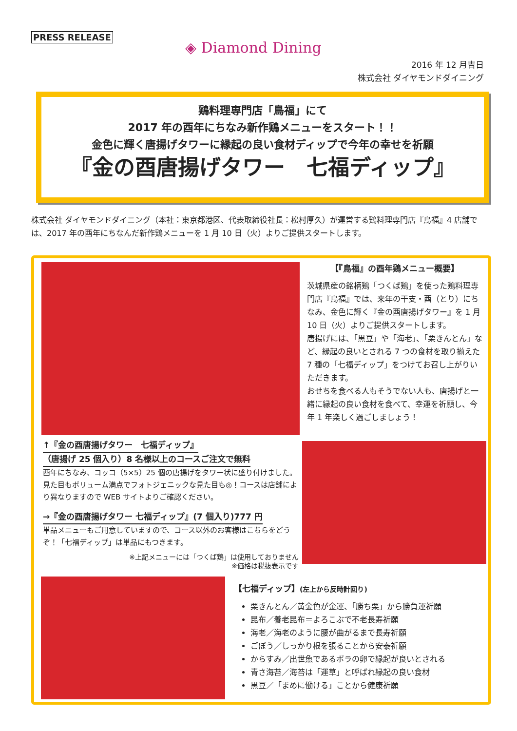PRESS RELEASE
◈ Diamond Dining
2016 年 12 月吉日
株式会社 ダイヤモンドダイニング
鶏料理専門店「鳥福」にて
2017 年の酉年にちなみ新作鶏メニューをスタート！！
金色に輝く唐揚げタワーに縁起の良い食材ディップで今年の幸せを祈願
『金の酉唐揚げタワー　七福ディップ』
株式会社 ダイヤモンドダイニング（本社：東京都港区、代表取締役社長：松村厚久）が運営する鶏料理専門店『鳥福』4 店舗では、2017 年の酉年にちなんだ新作鶏メニューを 1 月 10 日（火）よりご提供スタートします。
【『鳥福』の酉年鶏メニュー概要】
茨城県産の銘柄鶏「つくば鶏」を使った鶏料理専門店『鳥福』では、来年の干支・酉（とり）にちなみ、金色に輝く『金の酉唐揚げタワー』を 1 月 10 日（火）よりご提供スタートします。
唐揚げには、「黒豆」や「海老」、「栗きんとん」など、縁起の良いとされる 7 つの食材を取り揃えた 7 種の「七福ディップ」をつけてお召し上がりいただきます。
おせちを食べる人もそうでない人も、唐揚げと一緒に縁起の良い食材を食べて、幸運を祈願し、今年 1 年楽しく過ごしましょう！
↑『金の酉唐揚げタワー　七福ディップ』
（唐揚げ 25 個入り）8 名様以上のコースご注文で無料
酉年にちなみ、コッコ（5×5）25 個の唐揚げをタワー状に盛り付けました。見た目もボリューム満点でフォトジェニックな見た目も◎！コースは店舗により異なりますので WEB サイトよりご確認ください。
→『金の酉唐揚げタワー 七福ディップ』(7 個入り)777 円
単品メニューもご用意していますので、コース以外のお客様はこちらをどうぞ！「七福ディップ」は単品にもつきます。
※上記メニューには「つくば鶏」は使用しておりません
※価格は税抜表示です
【七福ディップ】(左上から反時計回り)
栗きんとん／黄金色が金運、「勝ち栗」から勝負運祈願
昆布／養老昆布＝よろこぶで不老長寿祈願
海老／海老のように腰が曲がるまで長寿祈願
ごぼう／しっかり根を張ることから安泰祈願
からすみ／出世魚であるボラの卵で縁起が良いとされる
青さ海苔／海苔は「運草」と呼ばれ縁起の良い食材
黒豆／「まめに働ける」ことから健康祈願